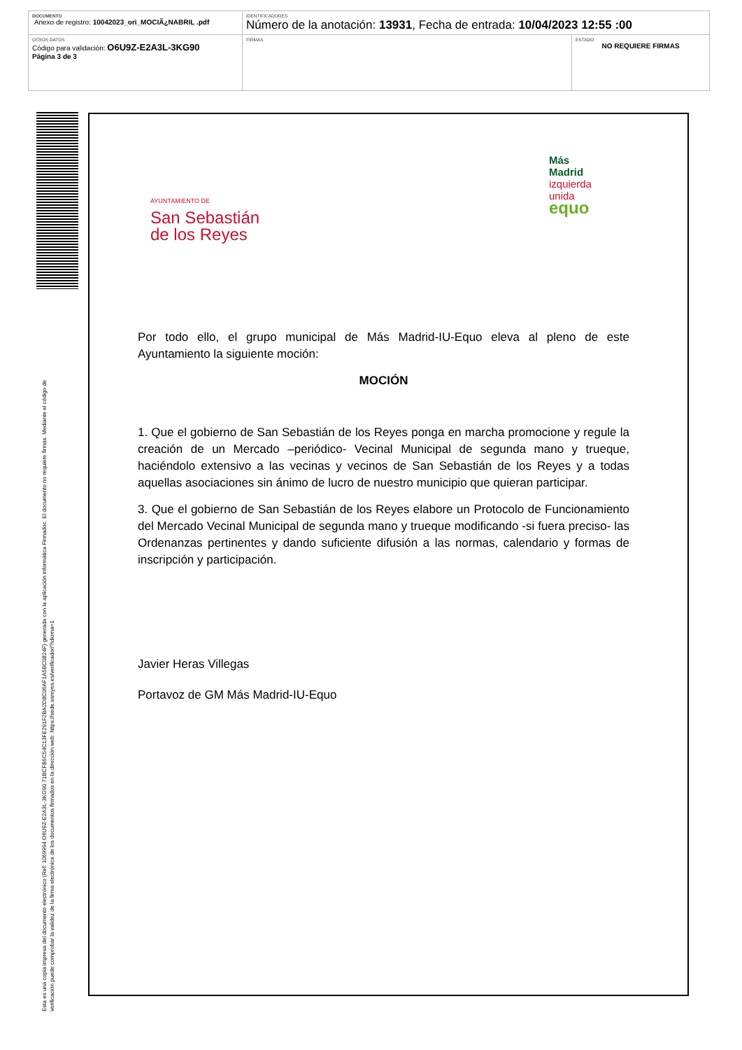| DOCUMENTO Anexo de registro: 10042023_ori_MOCIÃ¿NABRIL .pdf | IDENTIFICADORES Número de la anotación: 13931 , Fecha de entrada: 10/04/2023 12:55 :00 | |
| OTROS DATOS Código para validación: O6U9Z-E2A3L-3KG90 Página 3 de 3 | FIRMAS | ESTADO NO REQUIERE FIRMAS |
Esta es una copia impresa del documento electrónico (Ref: 1069994 O6U9Z-E2A3L-3KG90 71BCFB5C54C13FE291F2BA2D8C06AF1A5BC0824F) generada con la aplicación informática Firmadoc. El documento no requiere firmas. Mediante el código de
verificación puede comprobar la validez de la firma electrónica de los documentos firmados en la dirección web: https://sede.ssreyes.es/verificador/?idioma=1
AYUNTAMIENTO DE
San Sebastián
de los Reyes
Más
Madrid
izquierda
unida
equo
Por todo ello, el grupo municipal de Más Madrid-IU-Equo eleva al pleno de este Ayuntamiento la siguiente moción:
MOCIÓN
1. Que el gobierno de San Sebastián de los Reyes ponga en marcha promocione y regule la creación de un Mercado –periódico- Vecinal Municipal de segunda mano y trueque, haciéndolo extensivo a las vecinas y vecinos de San Sebastián de los Reyes y a todas aquellas asociaciones sin ánimo de lucro de nuestro municipio que quieran participar.
3. Que el gobierno de San Sebastián de los Reyes elabore un Protocolo de Funcionamiento del Mercado Vecinal Municipal de segunda mano y trueque modificando -si fuera preciso- las Ordenanzas pertinentes y dando suficiente difusión a las normas, calendario y formas de inscripción y participación.
Javier Heras Villegas
Portavoz de GM Más Madrid-IU-Equo